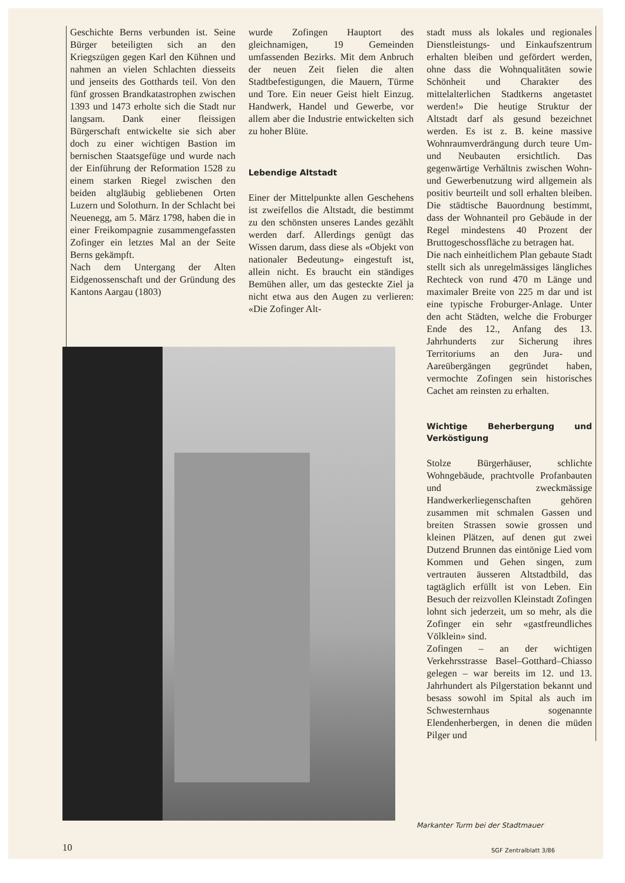Geschichte Berns verbunden ist. Seine Bürger beteiligten sich an den Kriegszügen gegen Karl den Kühnen und nahmen an vielen Schlachten diesseits und jenseits des Gotthards teil. Von den fünf grossen Brandkatastrophen zwischen 1393 und 1473 erholte sich die Stadt nur langsam. Dank einer fleissigen Bürgerschaft entwickelte sie sich aber doch zu einer wichtigen Bastion im bernischen Staatsgefüge und wurde nach der Einführung der Reformation 1528 zu einem starken Riegel zwischen den beiden altgläubig gebliebenen Orten Luzern und Solothurn. In der Schlacht bei Neuenegg, am 5. März 1798, haben die in einer Freikompagnie zusammengefassten Zofinger ein letztes Mal an der Seite Berns gekämpft.
Nach dem Untergang der Alten Eidgenossenschaft und der Gründung des Kantons Aargau (1803)
wurde Zofingen Hauptort des gleichnamigen, 19 Gemeinden umfassenden Bezirks. Mit dem Anbruch der neuen Zeit fielen die alten Stadtbefestigungen, die Mauern, Türme und Tore. Ein neuer Geist hielt Einzug. Handwerk, Handel und Gewerbe, vor allem aber die Industrie entwickelten sich zu hoher Blüte.
Lebendige Altstadt
Einer der Mittelpunkte allen Geschehens ist zweifellos die Altstadt, die bestimmt zu den schönsten unseres Landes gezählt werden darf. Allerdings genügt das Wissen darum, dass diese als «Objekt von nationaler Bedeutung» eingestuft ist, allein nicht. Es braucht ein ständiges Bemühen aller, um das gesteckte Ziel ja nicht etwa aus den Augen zu verlieren: «Die Zofinger Alt-
stadt muss als lokales und regionales Dienstleistungs- und Einkaufszentrum erhalten bleiben und gefördert werden, ohne dass die Wohnqualitäten sowie Schönheit und Charakter des mittelalterlichen Stadtkerns angetastet werden!» Die heutige Struktur der Altstadt darf als gesund bezeichnet werden. Es ist z. B. keine massive Wohnraumverdrängung durch teure Um- und Neubauten ersichtlich. Das gegenwärtige Verhältnis zwischen Wohn- und Gewerbenutzung wird allgemein als positiv beurteilt und soll erhalten bleiben. Die städtische Bauordnung bestimmt, dass der Wohnanteil pro Gebäude in der Regel mindestens 40 Prozent der Bruttogeschossfläche zu betragen hat.
Die nach einheitlichem Plan gebaute Stadt stellt sich als unregelmässiges längliches Rechteck von rund 470 m Länge und maximaler Breite von 225 m dar und ist eine typische Froburger-Anlage. Unter den acht Städten, welche die Froburger Ende des 12., Anfang des 13. Jahrhunderts zur Sicherung ihres Territoriums an den Jura- und Aareübergängen gegründet haben, vermochte Zofingen sein historisches Cachet am reinsten zu erhalten.
Wichtige Beherbergung und Verköstigung
Stolze Bürgerhäuser, schlichte Wohngebäude, prachtvolle Profanbauten und zweckmässige Handwerkerliegenschaften gehören zusammen mit schmalen Gassen und breiten Strassen sowie grossen und kleinen Plätzen, auf denen gut zwei Dutzend Brunnen das eintönige Lied vom Kommen und Gehen singen, zum vertrauten äusseren Altstadtbild, das tagtäglich erfüllt ist von Leben. Ein Besuch der reizvollen Kleinstadt Zofingen lohnt sich jederzeit, um so mehr, als die Zofinger ein sehr «gastfreundliches Völklein» sind.
Zofingen – an der wichtigen Verkehrsstrasse Basel–Gotthard–Chiasso gelegen – war bereits im 12. und 13. Jahrhundert als Pilgerstation bekannt und besass sowohl im Spital als auch im Schwesternhaus sogenannte Elendenherbergen, in denen die müden Pilger und
Markanter Turm bei der Stadtmauer
10 SGF Zentralblatt 3/86